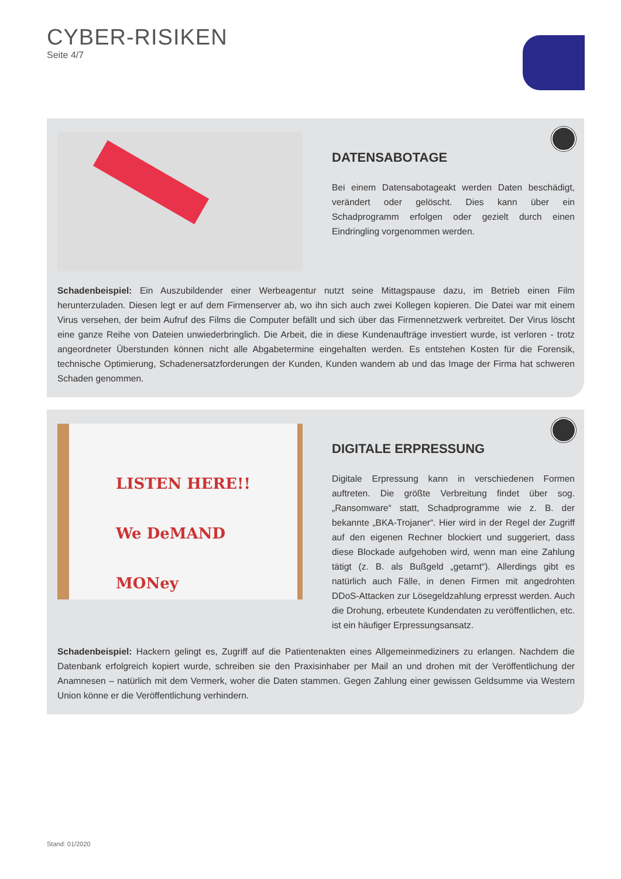CYBER-RISIKEN
Seite 4/7
DATENSABOTAGE
Bei einem Datensabotageakt werden Daten beschädigt, verändert oder gelöscht. Dies kann über ein Schadprogramm erfolgen oder gezielt durch einen Eindringling vorgenommen werden.
Schadenbeispiel: Ein Auszubildender einer Werbeagentur nutzt seine Mittagspause dazu, im Betrieb einen Film herunterzuladen. Diesen legt er auf dem Firmenserver ab, wo ihn sich auch zwei Kollegen kopieren. Die Datei war mit einem Virus versehen, der beim Aufruf des Films die Computer befällt und sich über das Firmennetzwerk verbreitet. Der Virus löscht eine ganze Reihe von Dateien unwiederbringlich. Die Arbeit, die in diese Kundenaufträge investiert wurde, ist verloren - trotz angeordneter Überstunden können nicht alle Abgabetermine eingehalten werden. Es entstehen Kosten für die Forensik, technische Optimierung, Schadenersatzforderungen der Kunden, Kunden wandern ab und das Image der Firma hat schweren Schaden genommen.
LISTEN HERE!!
We DeMAND
MONey
DIGITALE ERPRESSUNG
Digitale Erpressung kann in verschiedenen Formen auftreten. Die größte Verbreitung findet über sog. „Ransomware“ statt, Schad­programme wie z. B. der bekannte „BKA-Trojaner“. Hier wird in der Regel der Zugriff auf den eigenen Rechner blockiert und suggeriert, dass diese Blockade aufgehoben wird, wenn man eine Zahlung tätigt (z. B. als Bußgeld „getarnt“). Allerdings gibt es natürlich auch Fälle, in denen Firmen mit angedrohten DDoS-Attacken zur Lösegeldzahlung erpresst werden. Auch die Drohung, erbeutete Kundendaten zu ver­öffentlichen, etc. ist ein häufiger Erpressungsansatz.
Schadenbeispiel: Hackern gelingt es, Zugriff auf die Patientenakten eines Allgemeinmediziners zu erlangen. Nachdem die Datenbank erfolgreich kopiert wurde, schreiben sie den Praxisinhaber per Mail an und drohen mit der Veröffentlichung der Anamnesen – natürlich mit dem Vermerk, woher die Daten stammen. Gegen Zahlung einer gewissen Geldsumme via Western Union könne er die Veröffentlichung verhindern.
Stand: 01/2020